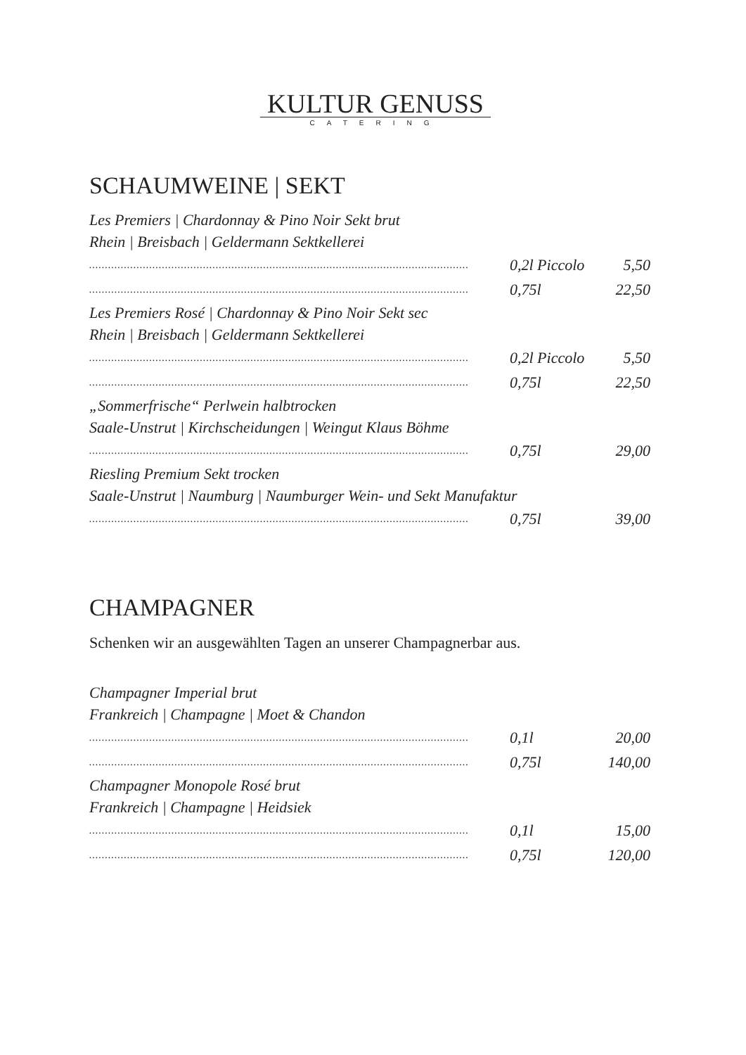KULTUR GENUSS
CATERING
SCHAUMWEINE | SEKT
Les Premiers | Chardonnay & Pino Noir Sekt brut
Rhein | Breisbach | Geldermann Sektkellerei
........................................................................................................................ 0,2l Piccolo 5,50
........................................................................................................................ 0,75l 22,50
Les Premiers Rosé | Chardonnay & Pino Noir Sekt sec
Rhein | Breisbach | Geldermann Sektkellerei
........................................................................................................................ 0,2l Piccolo 5,50
........................................................................................................................ 0,75l 22,50
„Sommerfrische“ Perlwein halbtrocken
Saale-Unstrut | Kirchscheidungen | Weingut Klaus Böhme
........................................................................................................................ 0,75l 29,00
Riesling Premium Sekt trocken
Saale-Unstrut | Naumburg | Naumburger Wein- und Sekt Manufaktur
........................................................................................................................ 0,75l 39,00
CHAMPAGNER
Schenken wir an ausgewählten Tagen an unserer Champagnerbar aus.
Champagner Imperial brut
Frankreich | Champagne | Moet & Chandon
........................................................................................................................ 0,1l 20,00
........................................................................................................................ 0,75l 140,00
Champagner Monopole Rosé brut
Frankreich | Champagne | Heidsiek
........................................................................................................................ 0,1l 15,00
........................................................................................................................ 0,75l 120,00